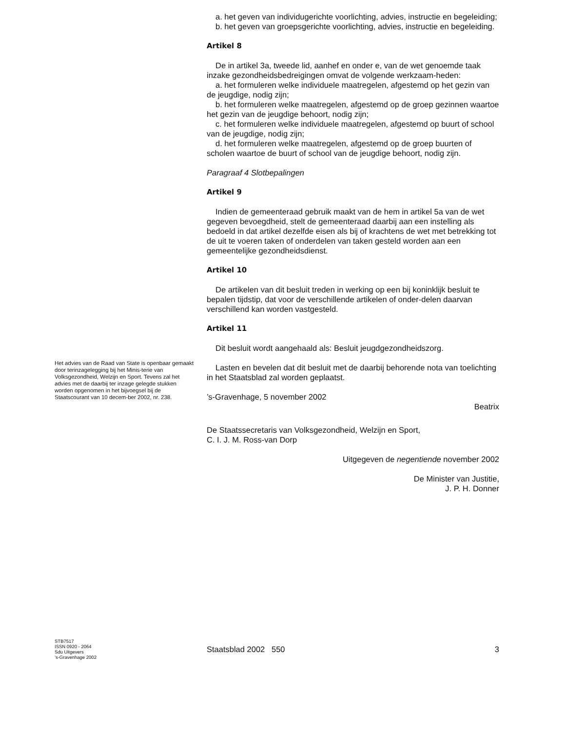a. het geven van individugerichte voorlichting, advies, instructie en begeleiding;
b. het geven van groepsgerichte voorlichting, advies, instructie en begeleiding.
Artikel 8
De in artikel 3a, tweede lid, aanhef en onder e, van de wet genoemde taak inzake gezondheidsbedreigingen omvat de volgende werkzaam-heden:
a. het formuleren welke individuele maatregelen, afgestemd op het gezin van de jeugdige, nodig zijn;
b. het formuleren welke maatregelen, afgestemd op de groep gezinnen waartoe het gezin van de jeugdige behoort, nodig zijn;
c. het formuleren welke individuele maatregelen, afgestemd op buurt of school van de jeugdige, nodig zijn;
d. het formuleren welke maatregelen, afgestemd op de groep buurten of scholen waartoe de buurt of school van de jeugdige behoort, nodig zijn.
Paragraaf 4 Slotbepalingen
Artikel 9
Indien de gemeenteraad gebruik maakt van de hem in artikel 5a van de wet gegeven bevoegdheid, stelt de gemeenteraad daarbij aan een instelling als bedoeld in dat artikel dezelfde eisen als bij of krachtens de wet met betrekking tot de uit te voeren taken of onderdelen van taken gesteld worden aan een gemeentelijke gezondheidsdienst.
Artikel 10
De artikelen van dit besluit treden in werking op een bij koninklijk besluit te bepalen tijdstip, dat voor de verschillende artikelen of onder-delen daarvan verschillend kan worden vastgesteld.
Artikel 11
Dit besluit wordt aangehaald als: Besluit jeugdgezondheidszorg.
Lasten en bevelen dat dit besluit met de daarbij behorende nota van toelichting in het Staatsblad zal worden geplaatst.
’s-Gravenhage, 5 november 2002
Beatrix
De Staatssecretaris van Volksgezondheid, Welzijn en Sport,
C. I. J. M. Ross-van Dorp
Uitgegeven de negentiende november 2002
De Minister van Justitie,
J. P. H. Donner
Het advies van de Raad van State is openbaar gemaakt door terinzagelegging bij het Minis-terie van Volksgezondheid, Welzijn en Sport. Tevens zal het advies met de daarbij ter inzage gelegde stukken worden opgenomen in het bijvoegsel bij de Staatscourant van 10 decem-ber 2002, nr. 238.
STB7517
ISSN 0920 - 2064
Sdu Uitgevers
’s-Gravenhage 2002
Staatsblad 2002 550 3